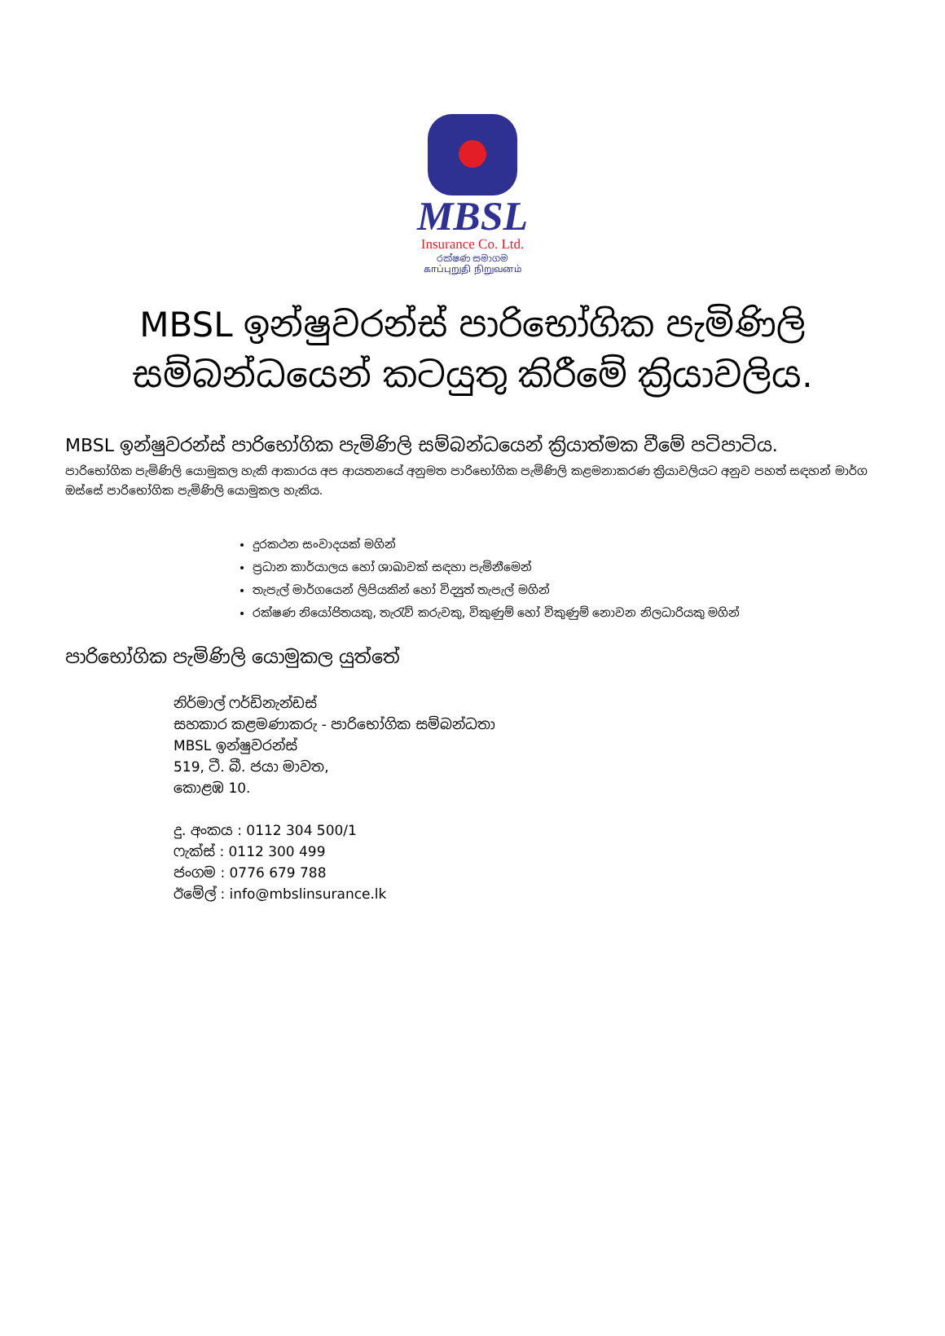MBSL
Insurance Co. Ltd.
රක්ෂණ සමාගම
காப்புறுதி நிறுவனம்
MBSL ඉන්ෂුවරන්ස් පාරිභෝගික පැමිණිලි
සම්බන්ධයෙන් කටයුතු කිරීමේ ක්‍රියාවලිය.
MBSL ඉන්ෂුවරන්ස් පාරිභෝගික පැමිණිලි සම්බන්ධයෙන් ක්‍රියාත්මක වීමේ පටිපාටිය.
පාරිභෝගික පැමිණිලි යොමුකල හැකි ආකාරය අප ආයතනයේ අනුමත පාරිභෝගික පැමිණිලි කළමනාකරණ ක්‍රියාවලියට අනුව පහත් සඳහන් මාර්ග ඔස්සේ පාරිභෝගික පැමිණිලි යොමුකල හැකිය.
දුරකථන සංවාදයක් මගින්
ප්‍රධාන කාර්යාලය හෝ ශාඛාවක් සඳහා පැමිනීමෙන්
තැපැල් මාර්ගයෙන් ලිපියකින් හෝ විද්‍යුත් තැපැල් මගින්
රක්ෂණ නියෝජිතයකු, තැරැව් කරුවකු, විකුණුම් හෝ විකුණුම් නොවන නිලධාරියකු මගින්
පාරිභෝගික පැමිණිලි යොමුකල යුත්තේ
නිර්මාල් ෆර්ඩිනැන්ඩස්
සහකාර කළමණාකරු - පාරිභෝගික සම්බන්ධතා
MBSL ඉන්ෂුවරන්ස්
519, ටී. බී. ජයා මාවත,
කොළඹ 10.
දු. අංකය : 0112 304 500/1
ෆැක්ස් : 0112 300 499
ජංගම : 0776 679 788
ඊමේල් : info@mbslinsurance.lk